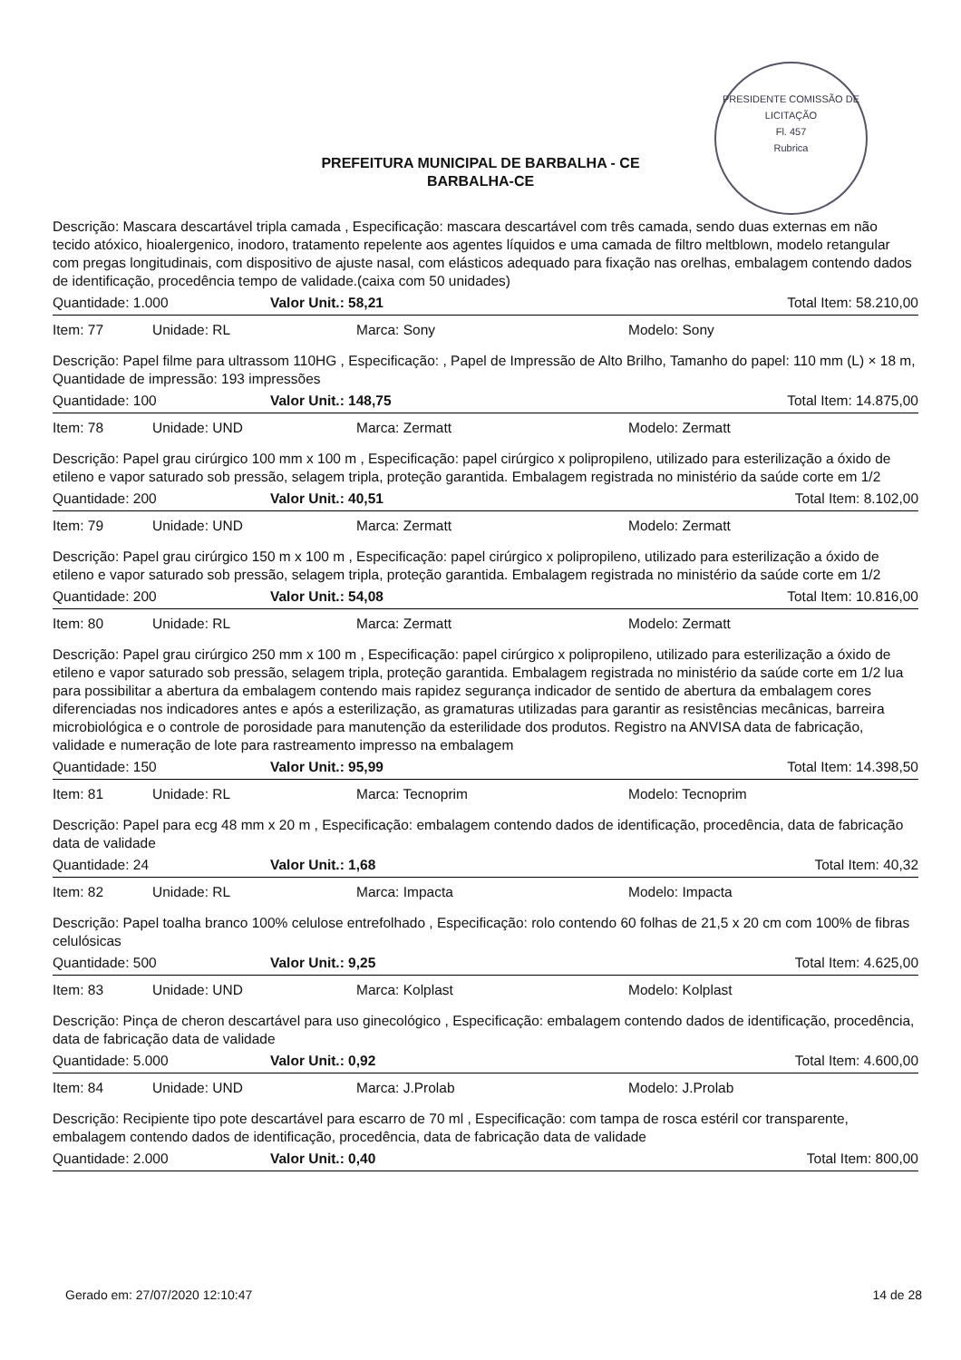PRESIDENTE COMISSÃO DE LICITAÇÃO
Fl. 457
Rubrica
PREFEITURA MUNICIPAL DE BARBALHA - CE
BARBALHA-CE
Descrição: Mascara descartável tripla camada , Especificação: mascara descartável com três camada, sendo duas externas em não tecido atóxico, hioalergenico, inodoro, tratamento repelente aos agentes líquidos e uma camada de filtro meltblown, modelo retangular com pregas longitudinais, com dispositivo de ajuste nasal, com elásticos adequado para fixação nas orelhas, embalagem contendo dados de identificação, procedência tempo de validade.(caixa com 50 unidades)
Quantidade: 1.000 Valor Unit.: 58,21 Total Item: 58.210,00
Item: 77 Unidade: RL Marca: Sony Modelo: Sony
Descrição: Papel filme para ultrassom 110HG , Especificação: , Papel de Impressão de Alto Brilho, Tamanho do papel: 110 mm (L) × 18 m, Quantidade de impressão: 193 impressões
Quantidade: 100 Valor Unit.: 148,75 Total Item: 14.875,00
Item: 78 Unidade: UND Marca: Zermatt Modelo: Zermatt
Descrição: Papel grau cirúrgico 100 mm x 100 m , Especificação: papel cirúrgico x polipropileno, utilizado para esterilização a óxido de etileno e vapor saturado sob pressão, selagem tripla, proteção garantida. Embalagem registrada no ministério da saúde corte em 1/2
Quantidade: 200 Valor Unit.: 40,51 Total Item: 8.102,00
Item: 79 Unidade: UND Marca: Zermatt Modelo: Zermatt
Descrição: Papel grau cirúrgico 150 m x 100 m , Especificação: papel cirúrgico x polipropileno, utilizado para esterilização a óxido de etileno e vapor saturado sob pressão, selagem tripla, proteção garantida. Embalagem registrada no ministério da saúde corte em 1/2
Quantidade: 200 Valor Unit.: 54,08 Total Item: 10.816,00
Item: 80 Unidade: RL Marca: Zermatt Modelo: Zermatt
Descrição: Papel grau cirúrgico 250 mm x 100 m , Especificação: papel cirúrgico x polipropileno, utilizado para esterilização a óxido de etileno e vapor saturado sob pressão, selagem tripla, proteção garantida. Embalagem registrada no ministério da saúde corte em 1/2 lua para possibilitar a abertura da embalagem contendo mais rapidez segurança indicador de sentido de abertura da embalagem cores diferenciadas nos indicadores antes e após a esterilização, as gramaturas utilizadas para garantir as resistências mecânicas, barreira microbiológica e o controle de porosidade para manutenção da esterilidade dos produtos. Registro na ANVISA data de fabricação, validade e numeração de lote para rastreamento impresso na embalagem
Quantidade: 150 Valor Unit.: 95,99 Total Item: 14.398,50
Item: 81 Unidade: RL Marca: Tecnoprim Modelo: Tecnoprim
Descrição: Papel para ecg 48 mm x 20 m , Especificação: embalagem contendo dados de identificação, procedência, data de fabricação data de validade
Quantidade: 24 Valor Unit.: 1,68 Total Item: 40,32
Item: 82 Unidade: RL Marca: Impacta Modelo: Impacta
Descrição: Papel toalha branco 100% celulose entrefolhado , Especificação: rolo contendo 60 folhas de 21,5 x 20 cm com 100% de fibras celulósicas
Quantidade: 500 Valor Unit.: 9,25 Total Item: 4.625,00
Item: 83 Unidade: UND Marca: Kolplast Modelo: Kolplast
Descrição: Pinça de cheron descartável para uso ginecológico , Especificação: embalagem contendo dados de identificação, procedência, data de fabricação data de validade
Quantidade: 5.000 Valor Unit.: 0,92 Total Item: 4.600,00
Item: 84 Unidade: UND Marca: J.Prolab Modelo: J.Prolab
Descrição: Recipiente tipo pote descartável para escarro de 70 ml , Especificação: com tampa de rosca estéril cor transparente, embalagem contendo dados de identificação, procedência, data de fabricação data de validade
Quantidade: 2.000 Valor Unit.: 0,40 Total Item: 800,00
Gerado em: 27/07/2020 12:10:47 14 de 28